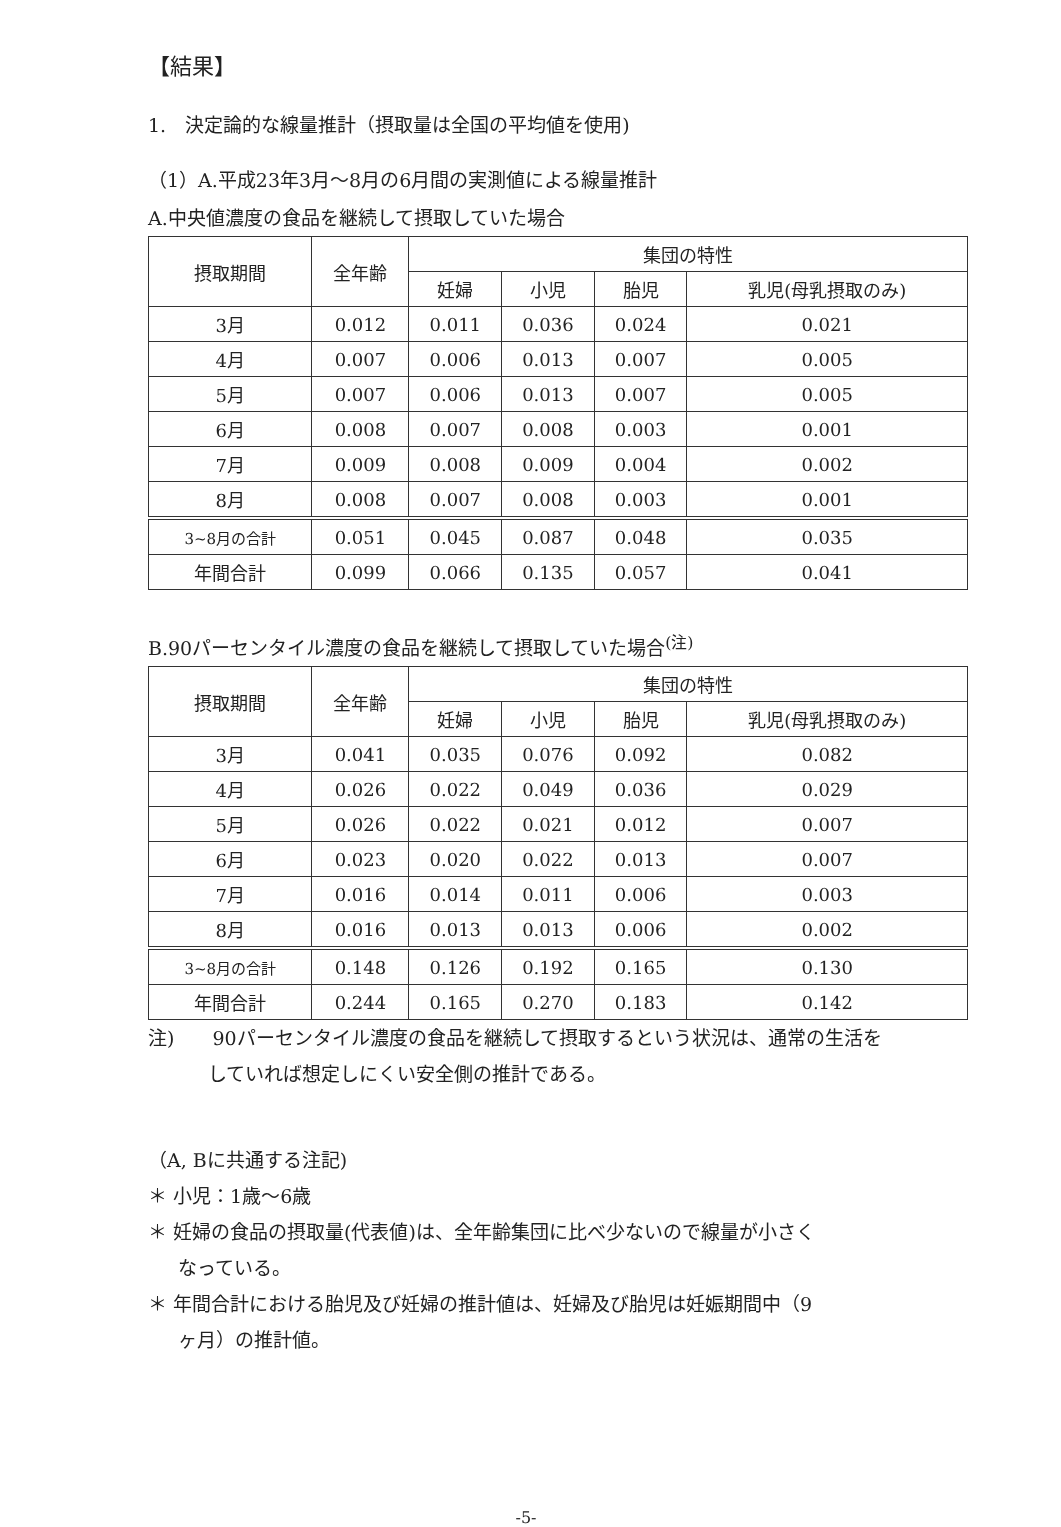【結果】
1.　決定論的な線量推計（摂取量は全国の平均値を使用)
（1）A.平成23年3月～8月の6月間の実測値による線量推計
A.中央値濃度の食品を継続して摂取していた場合
| 摂取期間 | 全年齢 | 集団の特性 | | | |
| --- | --- | --- | --- | --- | --- |
| | | 妊婦 | 小児 | 胎児 | 乳児(母乳摂取のみ) |
| 3月 | 0.012 | 0.011 | 0.036 | 0.024 | 0.021 |
| 4月 | 0.007 | 0.006 | 0.013 | 0.007 | 0.005 |
| 5月 | 0.007 | 0.006 | 0.013 | 0.007 | 0.005 |
| 6月 | 0.008 | 0.007 | 0.008 | 0.003 | 0.001 |
| 7月 | 0.009 | 0.008 | 0.009 | 0.004 | 0.002 |
| 8月 | 0.008 | 0.007 | 0.008 | 0.003 | 0.001 |
| 3~8月の合計 | 0.051 | 0.045 | 0.087 | 0.048 | 0.035 |
| 年間合計 | 0.099 | 0.066 | 0.135 | 0.057 | 0.041 |
B.90パーセンタイル濃度の食品を継続して摂取していた場合<sup>(注)</sup>
| 摂取期間 | 全年齢 | 集団の特性 | | | |
| --- | --- | --- | --- | --- | --- |
| | | 妊婦 | 小児 | 胎児 | 乳児(母乳摂取のみ) |
| 3月 | 0.041 | 0.035 | 0.076 | 0.092 | 0.082 |
| 4月 | 0.026 | 0.022 | 0.049 | 0.036 | 0.029 |
| 5月 | 0.026 | 0.022 | 0.021 | 0.012 | 0.007 |
| 6月 | 0.023 | 0.020 | 0.022 | 0.013 | 0.007 |
| 7月 | 0.016 | 0.014 | 0.011 | 0.006 | 0.003 |
| 8月 | 0.016 | 0.013 | 0.013 | 0.006 | 0.002 |
| 3~8月の合計 | 0.148 | 0.126 | 0.192 | 0.165 | 0.130 |
| 年間合計 | 0.244 | 0.165 | 0.270 | 0.183 | 0.142 |
注)　　90パーセンタイル濃度の食品を継続して摂取するという状況は、通常の生活を
していれば想定しにくい安全側の推計である。
（A, Bに共通する注記)
＊ 小児：1歳～6歳
＊ 妊婦の食品の摂取量(代表値)は、全年齢集団に比べ少ないので線量が小さく
なっている。
＊ 年間合計における胎児及び妊婦の推計値は、妊婦及び胎児は妊娠期間中（9
ヶ月）の推計値。
-5-